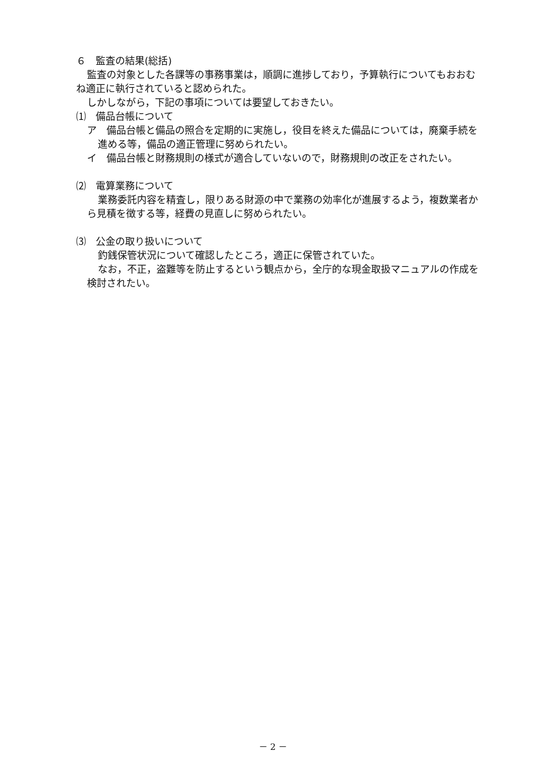６　監査の結果(総括)
監査の対象とした各課等の事務事業は，順調に進捗しており，予算執行についてもおおむね適正に執行されていると認められた。
しかしながら，下記の事項については要望しておきたい。
⑴　備品台帳について
ア　備品台帳と備品の照合を定期的に実施し，役目を終えた備品については，廃棄手続を進める等，備品の適正管理に努められたい。
イ　備品台帳と財務規則の様式が適合していないので，財務規則の改正をされたい。
⑵　電算業務について
業務委託内容を精査し，限りある財源の中で業務の効率化が進展するよう，複数業者から見積を徴する等，経費の見直しに努められたい。
⑶　公金の取り扱いについて
釣銭保管状況について確認したところ，適正に保管されていた。
なお，不正，盗難等を防止するという観点から，全庁的な現金取扱マニュアルの作成を検討されたい。
－ 2 －